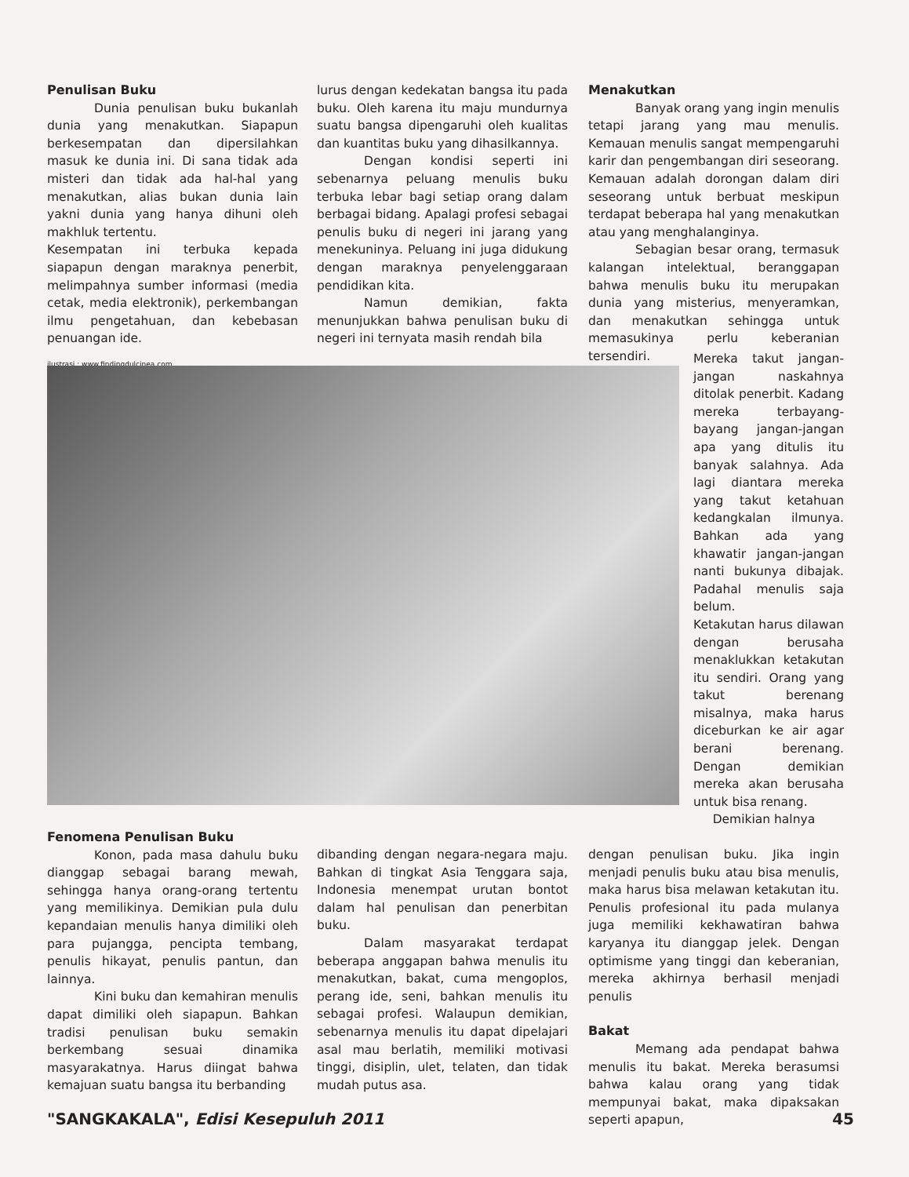Penulisan Buku
Dunia penulisan buku bukanlah dunia yang menakutkan. Siapapun berkesempatan dan dipersilahkan masuk ke dunia ini. Di sana tidak ada misteri dan tidak ada hal-hal yang menakutkan, alias bukan dunia lain yakni dunia yang hanya dihuni oleh makhluk tertentu.
Kesempatan ini terbuka kepada siapapun dengan maraknya penerbit, melimpahnya sumber informasi (media cetak, media elektronik), perkembangan ilmu pengetahuan, dan kebebasan penuangan ide.
ilustrasi : www.findingdulcinea.com
lurus dengan kedekatan bangsa itu pada buku. Oleh karena itu maju mundurnya suatu bangsa dipengaruhi oleh kualitas dan kuantitas buku yang dihasilkannya.
Dengan kondisi seperti ini sebenarnya peluang menulis buku terbuka lebar bagi setiap orang dalam berbagai bidang. Apalagi profesi sebagai penulis buku di negeri ini jarang yang menekuninya. Peluang ini juga didukung dengan maraknya penyelenggaraan pendidikan kita.
Namun demikian, fakta menunjukkan bahwa penulisan buku di negeri ini ternyata masih rendah bila
Menakutkan
Banyak orang yang ingin menulis tetapi jarang yang mau menulis. Kemauan menulis sangat mempengaruhi karir dan pengembangan diri seseorang. Kemauan adalah dorongan dalam diri seseorang untuk berbuat meskipun terdapat beberapa hal yang menakutkan atau yang menghalanginya.
Sebagian besar orang, termasuk kalangan intelektual, beranggapan bahwa menulis buku itu merupakan dunia yang misterius, menyeramkan, dan menakutkan sehingga untuk memasukinya perlu keberanian tersendiri.
Mereka takut jangan-jangan naskahnya ditolak penerbit. Kadang mereka terbayang-bayang jangan-jangan apa yang ditulis itu banyak salahnya. Ada lagi diantara mereka yang takut ketahuan kedangkalan ilmunya. Bahkan ada yang khawatir jangan-jangan nanti bukunya dibajak. Padahal menulis saja belum.
Ketakutan harus dilawan dengan berusaha menaklukkan ketakutan itu sendiri. Orang yang takut berenang misalnya, maka harus diceburkan ke air agar berani berenang. Dengan demikian mereka akan berusaha untuk bisa renang.
Demikian halnya
dengan penulisan buku. Jika ingin menjadi penulis buku atau bisa menulis, maka harus bisa melawan ketakutan itu. Penulis profesional itu pada mulanya juga memiliki kekhawatiran bahwa karyanya itu dianggap jelek. Dengan optimisme yang tinggi dan keberanian, mereka akhirnya berhasil menjadi penulis
Bakat
Memang ada pendapat bahwa menulis itu bakat. Mereka berasumsi bahwa kalau orang yang tidak mempunyai bakat, maka dipaksakan seperti apapun,
Fenomena Penulisan Buku
Konon, pada masa dahulu buku dianggap sebagai barang mewah, sehingga hanya orang-orang tertentu yang memilikinya. Demikian pula dulu kepandaian menulis hanya dimiliki oleh para pujangga, pencipta tembang, penulis hikayat, penulis pantun, dan lainnya.
Kini buku dan kemahiran menulis dapat dimiliki oleh siapapun. Bahkan tradisi penulisan buku semakin berkembang sesuai dinamika masyarakatnya. Harus diingat bahwa kemajuan suatu bangsa itu berbanding
dibanding dengan negara-negara maju. Bahkan di tingkat Asia Tenggara saja, Indonesia menempat urutan bontot dalam hal penulisan dan penerbitan buku.
Dalam masyarakat terdapat beberapa anggapan bahwa menulis itu menakutkan, bakat, cuma mengoplos, perang ide, seni, bahkan menulis itu sebagai profesi. Walaupun demikian, sebenarnya menulis itu dapat dipelajari asal mau berlatih, memiliki motivasi tinggi, disiplin, ulet, telaten, dan tidak mudah putus asa.
"SANGKAKALA", Edisi Kesepuluh 2011 45